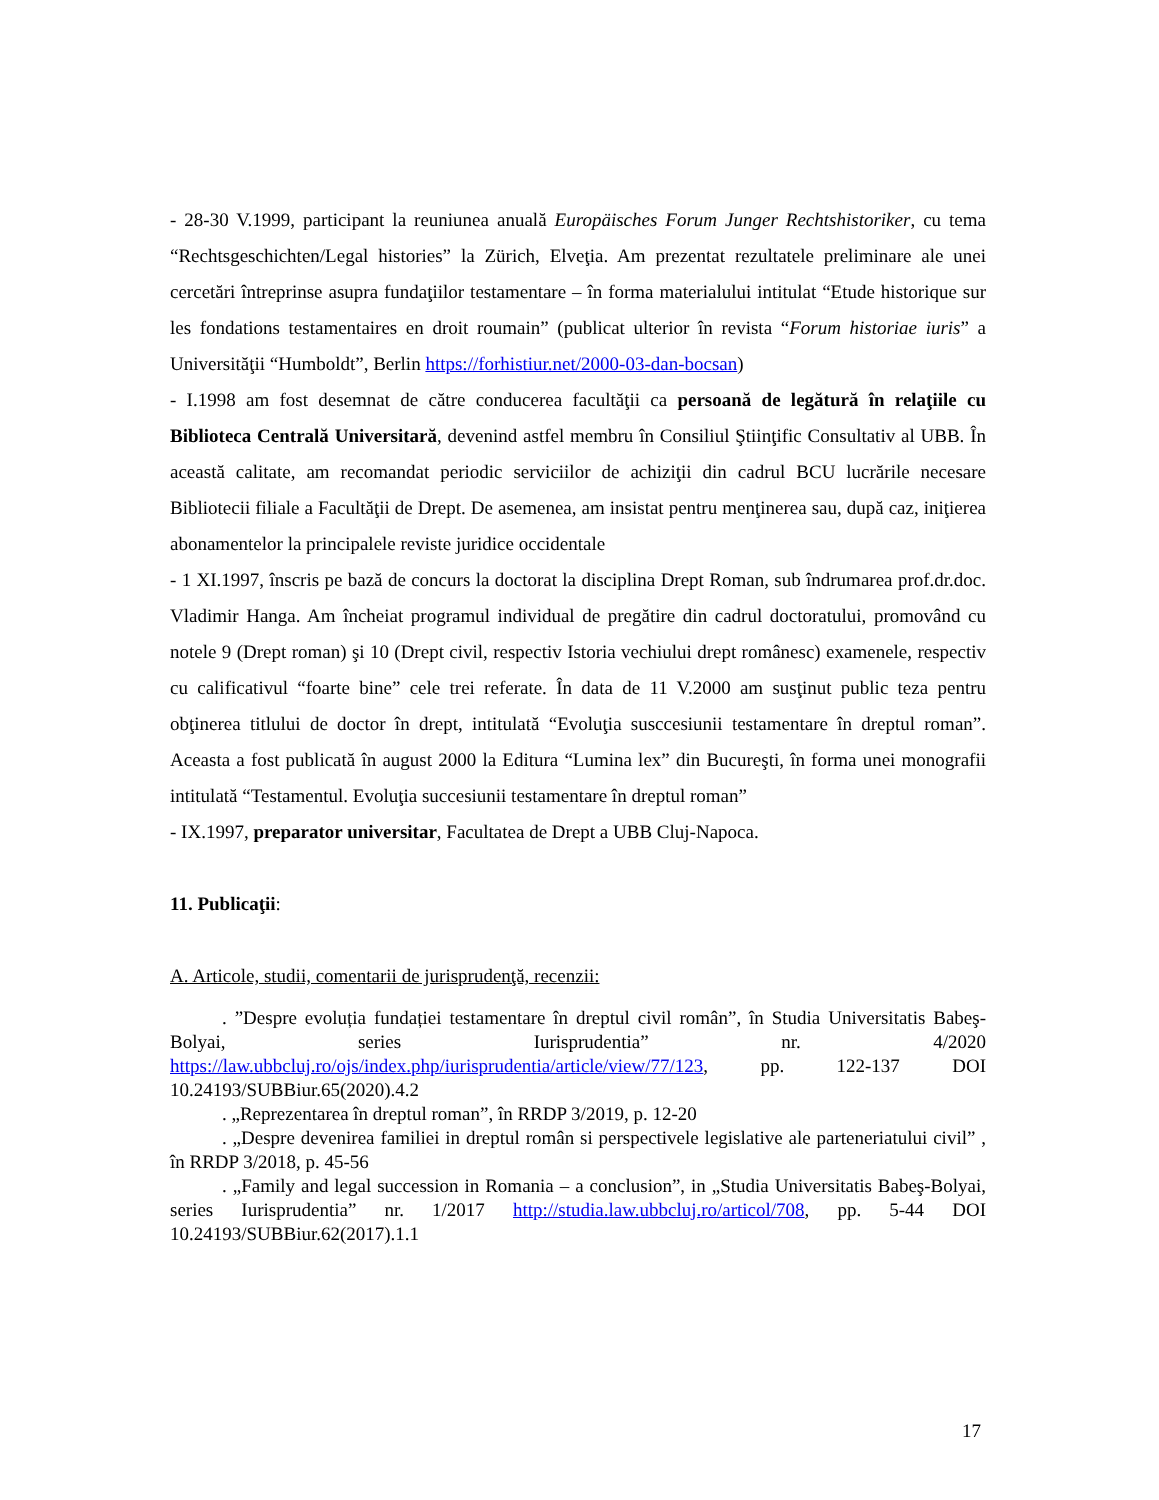- 28-30 V.1999, participant la reuniunea anuală Europäisches Forum Junger Rechtshistoriker, cu tema “Rechtsgeschichten/Legal histories” la Zürich, Elveţia. Am prezentat rezultatele preliminare ale unei cercetări întreprinse asupra fundaţiilor testamentare – în forma materialului intitulat “Etude historique sur les fondations testamentaires en droit roumain” (publicat ulterior în revista “Forum historiae iuris” a Universităţii “Humboldt”, Berlin https://forhistiur.net/2000-03-dan-bocsan)
- I.1998 am fost desemnat de către conducerea facultăţii ca persoană de legătură în relaţiile cu Biblioteca Centrală Universitară, devenind astfel membru în Consiliul Ştiinţific Consultativ al UBB. În această calitate, am recomandat periodic serviciilor de achiziţii din cadrul BCU lucrările necesare Bibliotecii filiale a Facultăţii de Drept. De asemenea, am insistat pentru menţinerea sau, după caz, iniţierea abonamentelor la principalele reviste juridice occidentale
- 1 XI.1997, înscris pe bază de concurs la doctorat la disciplina Drept Roman, sub îndrumarea prof.dr.doc. Vladimir Hanga. Am încheiat programul individual de pregătire din cadrul doctoratului, promovând cu notele 9 (Drept roman) şi 10 (Drept civil, respectiv Istoria vechiului drept românesc) examenele, respectiv cu calificativul “foarte bine” cele trei referate. În data de 11 V.2000 am susţinut public teza pentru obţinerea titlului de doctor în drept, intitulată “Evoluţia susccesiunii testamentare în dreptul roman”. Aceasta a fost publicată în august 2000 la Editura “Lumina lex” din Bucureşti, în forma unei monografii intitulată “Testamentul. Evoluţia succesiunii testamentare în dreptul roman”
- IX.1997, preparator universitar, Facultatea de Drept a UBB Cluj-Napoca.
11. Publicaţii:
A. Articole, studii, comentarii de jurisprudenţă, recenzii:
. ”Despre evoluția fundației testamentare în dreptul civil român”, în Studia Universitatis Babeş-Bolyai, series Iurisprudentia” nr. 4/2020 https://law.ubbcluj.ro/ojs/index.php/iurisprudentia/article/view/77/123, pp. 122-137 DOI 10.24193/SUBBiur.65(2020).4.2
. „Reprezentarea în dreptul roman”, în RRDP 3/2019, p. 12-20
. „Despre devenirea familiei in dreptul român si perspectivele legislative ale parteneriatului civil” , în RRDP 3/2018, p. 45-56
. „Family and legal succession in Romania – a conclusion”, in „Studia Universitatis Babeş-Bolyai, series Iurisprudentia” nr. 1/2017 http://studia.law.ubbcluj.ro/articol/708, pp. 5-44 DOI 10.24193/SUBBiur.62(2017).1.1
17